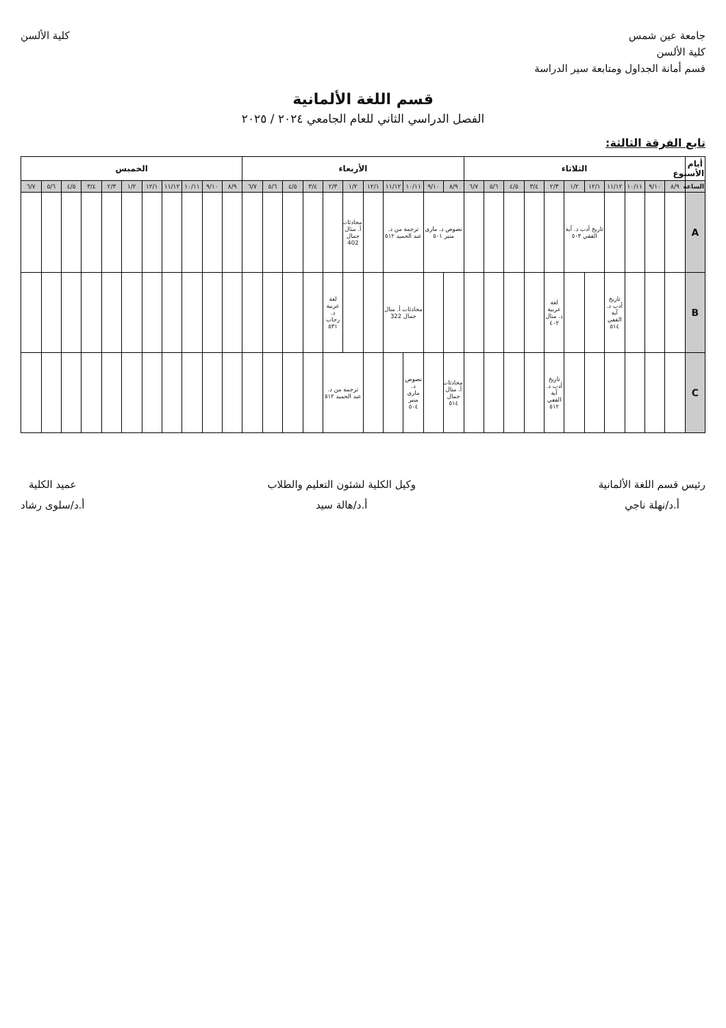جامعة عين شمس
كلية الألسن
قسم أمانة الجداول ومتابعة سير الدراسة
كلية الألسن
قسم اللغة الألمانية
الفصل الدراسي الثاني للعام الجامعي ٢٠٢٤ / ٢٠٢٥
تابع الفرقة الثالثة:
| أيام الأسبوع | الثلاثاء | | | | | | | | | | | الأربعاء | | | | | | | | | | | الخميس | | | | | | | | | | |
| --- | --- | --- | --- | --- | --- | --- | --- | --- | --- | --- | --- | --- | --- | --- | --- | --- | --- | --- | --- | --- | --- | --- | --- | --- | --- | --- | --- | --- | --- | --- | --- | --- | --- |
| الساعة | ٨/٩ | ٩/١٠ | ١٠/١١ | ١١/١٢ | ١٢/١ | ١/٢ | ٢/٣ | ٣/٤ | ٤/٥ | ٥/٦ | ٦/٧ | ٨/٩ | ٩/١٠ | ١٠/١١ | ١١/١٢ | ١٢/١ | ١/٢ | ٢/٣ | ٣/٤ | ٤/٥ | ٥/٦ | ٦/٧ | ٨/٩ | ٩/١٠ | ١٠/١١ | ١١/١٢ | ١٢/١ | ١/٢ | ٢/٣ | ٣/٤ | ٤/٥ | ٥/٦ | ٦/٧ |
| A | | | | | تاريخ أدب د. آية القفي ٥٠٣ | | | | | | | نصوص د. ماري منير ٥٠١ | | ترجمة من د. عبد الحميد ٥١٢ | | | محادثات أ. منال جمال 402 | | | | | | | | | | | | | | | | |
| B | | | | تاريخ أدب د. آية القفي ٥١٤ | | | لغة عربية د. منال ٤٠٢ | | | | | | | محادثات أ. منال جمال 322 | | | | لغة عربية د. رحاب ٥٣١ | | | | | | | | | | | | | | | |
| C | | | | | | | تاريخ أدب د. آية القفي ٥١٢ | | | | | محادثات أ. منال جمال ٥١٤ | | نصوص د. ماري منير ٥٠٤ | | | ترجمة من د. عبد الحميد ٥١٢ | | | | | | | | | | | | | | | | |
رئيس قسم اللغة الألمانية
أ.د/نهلة ناجي
وكيل الكلية لشئون التعليم والطلاب
أ.د/هالة سيد
عميد الكلية
أ.د/سلوى رشاد